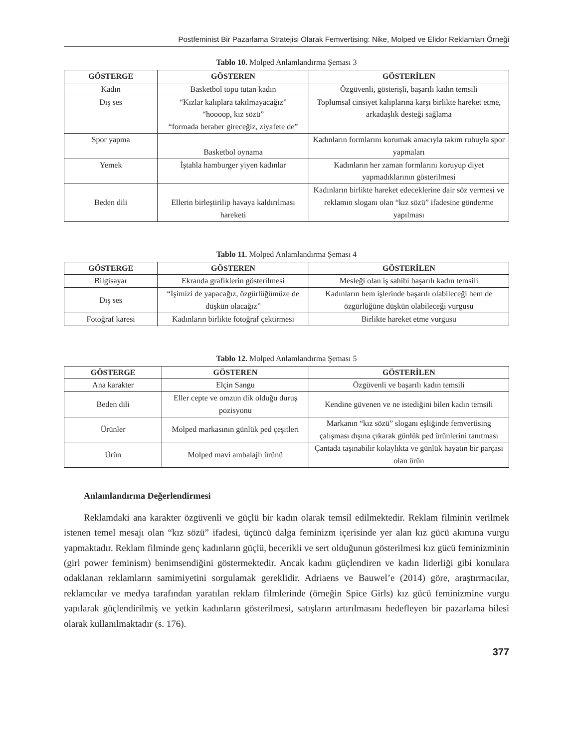Postfeminist Bir Pazarlama Stratejisi Olarak Femvertising: Nike, Molped ve Elidor Reklamları Örneği
Tablo 10. Molped Anlamlandırma Şeması 3
| GÖSTERGE | GÖSTEREN | GÖSTERİLEN |
| --- | --- | --- |
| Kadın | Basketbol topu tutan kadın | Özgüvenli, gösterişli, başarılı kadın temsili |
| Dış ses | “Kızlar kalıplara takılmayacağız” “hoooop, kız sözü” “formada beraber gireceğiz, ziyafete de” | Toplumsal cinsiyet kalıplarına karşı birlikte hareket etme, arkadaşlık desteği sağlama |
| Spor yapma | Basketbol oynama | Kadınların formlarını korumak amacıyla takım ruhuyla spor yapmaları |
| Yemek | İştahla hamburger yiyen kadınlar | Kadınların her zaman formlarını koruyup diyet yapmadıklarının gösterilmesi |
| Beden dili | Ellerin birleştirilip havaya kaldırılması hareketi | Kadınların birlikte hareket edeceklerine dair söz vermesi ve reklamın sloganı olan “kız sözü” ifadesine gönderme yapılması |
Tablo 11. Molped Anlamlandırma Şeması 4
| GÖSTERGE | GÖSTEREN | GÖSTERİLEN |
| --- | --- | --- |
| Bilgisayar | Ekranda grafiklerin gösterilmesi | Mesleği olan iş sahibi başarılı kadın temsili |
| Dış ses | “İşimizi de yapacağız, özgürlüğümüze de düşkün olacağız” | Kadınların hem işlerinde başarılı olabileceği hem de özgürlüğüne düşkün olabileceği vurgusu |
| Fotoğraf karesi | Kadınların birlikte fotoğraf çektirmesi | Birlikte hareket etme vurgusu |
Tablo 12. Molped Anlamlandırma Şeması 5
| GÖSTERGE | GÖSTEREN | GÖSTERİLEN |
| --- | --- | --- |
| Ana karakter | Elçin Sangu | Özgüvenli ve başarılı kadın temsili |
| Beden dili | Eller cepte ve omzun dik olduğu duruş pozisyonu | Kendine güvenen ve ne istediğini bilen kadın temsili |
| Ürünler | Molped markasının günlük ped çeşitleri | Markanın “kız sözü” sloganı eşliğinde femvertising çalışması dışına çıkarak günlük ped ürünlerini tanıtması |
| Ürün | Molped mavi ambalajlı ürünü | Çantada taşınabilir kolaylıkta ve günlük hayatın bir parçası olan ürün |
Anlamlandırma Değerlendirmesi
Reklamdaki ana karakter özgüvenli ve güçlü bir kadın olarak temsil edilmektedir. Reklam filminin verilmek istenen temel mesajı olan “kız sözü” ifadesi, üçüncü dalga feminizm içerisinde yer alan kız gücü akımına vurgu yapmaktadır. Reklam filminde genç kadınların güçlü, becerikli ve sert olduğunun gösterilmesi kız gücü feminizminin (girl power feminism) benimsendiğini göstermektedir. Ancak kadını güçlendiren ve kadın liderliği gibi konulara odaklanan reklamların samimiyetini sorgulamak gereklidir. Adriaens ve Bauwel’e (2014) göre, araştırmacılar, reklamcılar ve medya tarafından yaratılan reklam filmlerinde (örneğin Spice Girls) kız gücü feminizmine vurgu yapılarak güçlendirilmiş ve yetkin kadınların gösterilmesi, satışların artırılmasını hedefleyen bir pazarlama hilesi olarak kullanılmaktadır (s. 176).
377